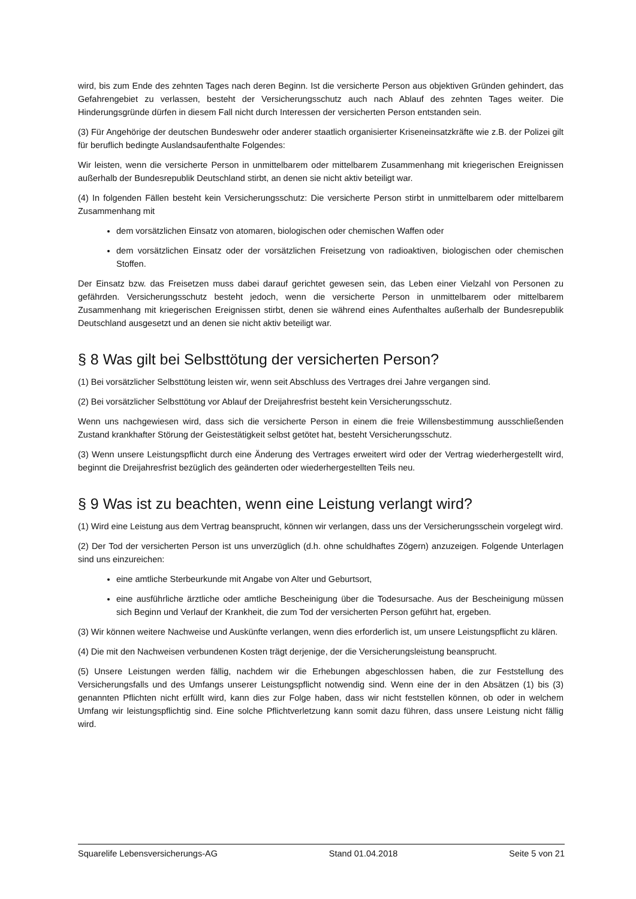wird, bis zum Ende des zehnten Tages nach deren Beginn. Ist die versicherte Person aus objektiven Gründen gehindert, das Gefahrengebiet zu verlassen, besteht der Versicherungsschutz auch nach Ablauf des zehnten Tages weiter. Die Hinderungsgründe dürfen in diesem Fall nicht durch Interessen der versicherten Person entstanden sein.
(3) Für Angehörige der deutschen Bundeswehr oder anderer staatlich organisierter Kriseneinsatzkräfte wie z.B. der Polizei gilt für beruflich bedingte Auslandsaufenthalte Folgendes:
Wir leisten, wenn die versicherte Person in unmittelbarem oder mittelbarem Zusammenhang mit kriegerischen Ereignissen außerhalb der Bundesrepublik Deutschland stirbt, an denen sie nicht aktiv beteiligt war.
(4) In folgenden Fällen besteht kein Versicherungsschutz: Die versicherte Person stirbt in unmittelbarem oder mittelbarem Zusammenhang mit
dem vorsätzlichen Einsatz von atomaren, biologischen oder chemischen Waffen oder
dem vorsätzlichen Einsatz oder der vorsätzlichen Freisetzung von radioaktiven, biologischen oder chemischen Stoffen.
Der Einsatz bzw. das Freisetzen muss dabei darauf gerichtet gewesen sein, das Leben einer Vielzahl von Personen zu gefährden. Versicherungsschutz besteht jedoch, wenn die versicherte Person in unmittelbarem oder mittelbarem Zusammenhang mit kriegerischen Ereignissen stirbt, denen sie während eines Aufenthaltes außerhalb der Bundesrepublik Deutschland ausgesetzt und an denen sie nicht aktiv beteiligt war.
§ 8 Was gilt bei Selbsttötung der versicherten Person?
(1) Bei vorsätzlicher Selbsttötung leisten wir, wenn seit Abschluss des Vertrages drei Jahre vergangen sind.
(2) Bei vorsätzlicher Selbsttötung vor Ablauf der Dreijahresfrist besteht kein Versicherungsschutz.
Wenn uns nachgewiesen wird, dass sich die versicherte Person in einem die freie Willensbestimmung ausschließenden Zustand krankhafter Störung der Geistestätigkeit selbst getötet hat, besteht Versicherungsschutz.
(3) Wenn unsere Leistungspflicht durch eine Änderung des Vertrages erweitert wird oder der Vertrag wiederhergestellt wird, beginnt die Dreijahresfrist bezüglich des geänderten oder wiederhergestellten Teils neu.
§ 9 Was ist zu beachten, wenn eine Leistung verlangt wird?
(1) Wird eine Leistung aus dem Vertrag beansprucht, können wir verlangen, dass uns der Versicherungsschein vorgelegt wird.
(2) Der Tod der versicherten Person ist uns unverzüglich (d.h. ohne schuldhaftes Zögern) anzuzeigen. Folgende Unterlagen sind uns einzureichen:
eine amtliche Sterbeurkunde mit Angabe von Alter und Geburtsort,
eine ausführliche ärztliche oder amtliche Bescheinigung über die Todesursache. Aus der Bescheinigung müssen sich Beginn und Verlauf der Krankheit, die zum Tod der versicherten Person geführt hat, ergeben.
(3) Wir können weitere Nachweise und Auskünfte verlangen, wenn dies erforderlich ist, um unsere Leistungspflicht zu klären.
(4) Die mit den Nachweisen verbundenen Kosten trägt derjenige, der die Versicherungsleistung beansprucht.
(5) Unsere Leistungen werden fällig, nachdem wir die Erhebungen abgeschlossen haben, die zur Feststellung des Versicherungsfalls und des Umfangs unserer Leistungspflicht notwendig sind. Wenn eine der in den Absätzen (1) bis (3) genannten Pflichten nicht erfüllt wird, kann dies zur Folge haben, dass wir nicht feststellen können, ob oder in welchem Umfang wir leistungspflichtig sind. Eine solche Pflichtverletzung kann somit dazu führen, dass unsere Leistung nicht fällig wird.
Squarelife Lebensversicherungs-AG Stand 01.04.2018 Seite 5 von 21